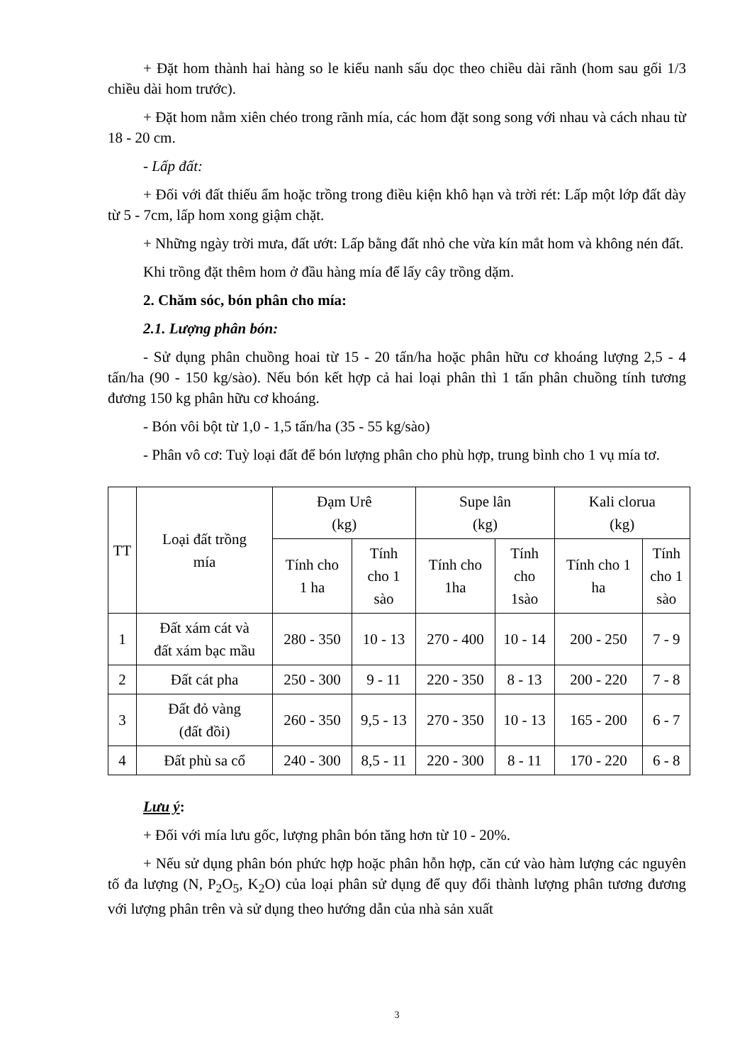+ Đặt hom thành hai hàng so le kiểu nanh sấu dọc theo chiều dài rãnh (hom sau gối 1/3 chiều dài hom trước).
+ Đặt hom nằm xiên chéo trong rãnh mía, các hom đặt song song với nhau và cách nhau từ 18 - 20 cm.
- Lấp đất:
+ Đối với đất thiếu ẩm hoặc trồng trong điều kiện khô hạn và trời rét: Lấp một lớp đất dày từ 5 - 7cm, lấp hom xong giậm chặt.
+ Những ngày trời mưa, đất ướt: Lấp bằng đất nhỏ che vừa kín mắt hom và không nén đất.
Khi trồng đặt thêm hom ở đầu hàng mía để lấy cây trồng dặm.
2. Chăm sóc, bón phân cho mía:
2.1. Lượng phân bón:
- Sử dụng phân chuồng hoai từ 15 - 20 tấn/ha hoặc phân hữu cơ khoáng lượng 2,5 - 4 tấn/ha (90 - 150 kg/sào). Nếu bón kết hợp cả hai loại phân thì 1 tấn phân chuồng tính tương đương 150 kg phân hữu cơ khoáng.
- Bón vôi bột từ 1,0 - 1,5 tấn/ha (35 - 55 kg/sào)
- Phân vô cơ: Tuỳ loại đất để bón lượng phân cho phù hợp, trung bình cho 1 vụ mía tơ.
| TT | Loại đất trồng mía | Đạm Urê (kg) | | Supe lân (kg) | | Kali clorua (kg) | |
| --- | --- | --- | --- | --- | --- | --- | --- |
| | | Tính cho 1 ha | Tính cho 1 sào | Tính cho 1ha | Tính cho 1sào | Tính cho 1 ha | Tính cho 1 sào |
| 1 | Đất xám cát và đất xám bạc mầu | 280 - 350 | 10 - 13 | 270 - 400 | 10 - 14 | 200 - 250 | 7 - 9 |
| 2 | Đất cát pha | 250 - 300 | 9 - 11 | 220 - 350 | 8 - 13 | 200 - 220 | 7 - 8 |
| 3 | Đất đỏ vàng (đất đồi) | 260 - 350 | 9,5 - 13 | 270 - 350 | 10 - 13 | 165 - 200 | 6 - 7 |
| 4 | Đất phù sa cổ | 240 - 300 | 8,5 - 11 | 220 - 300 | 8 - 11 | 170 - 220 | 6 - 8 |
Lưu ý:
+ Đối với mía lưu gốc, lượng phân bón tăng hơn từ 10 - 20%.
+ Nếu sử dụng phân bón phức hợp hoặc phân hỗn hợp, căn cứ vào hàm lượng các nguyên tố đa lượng (N, P<sub>2</sub>O<sub>5</sub>, K<sub>2</sub>O) của loại phân sử dụng để quy đổi thành lượng phân tương đương với lượng phân trên và sử dụng theo hướng dẫn của nhà sản xuất
3